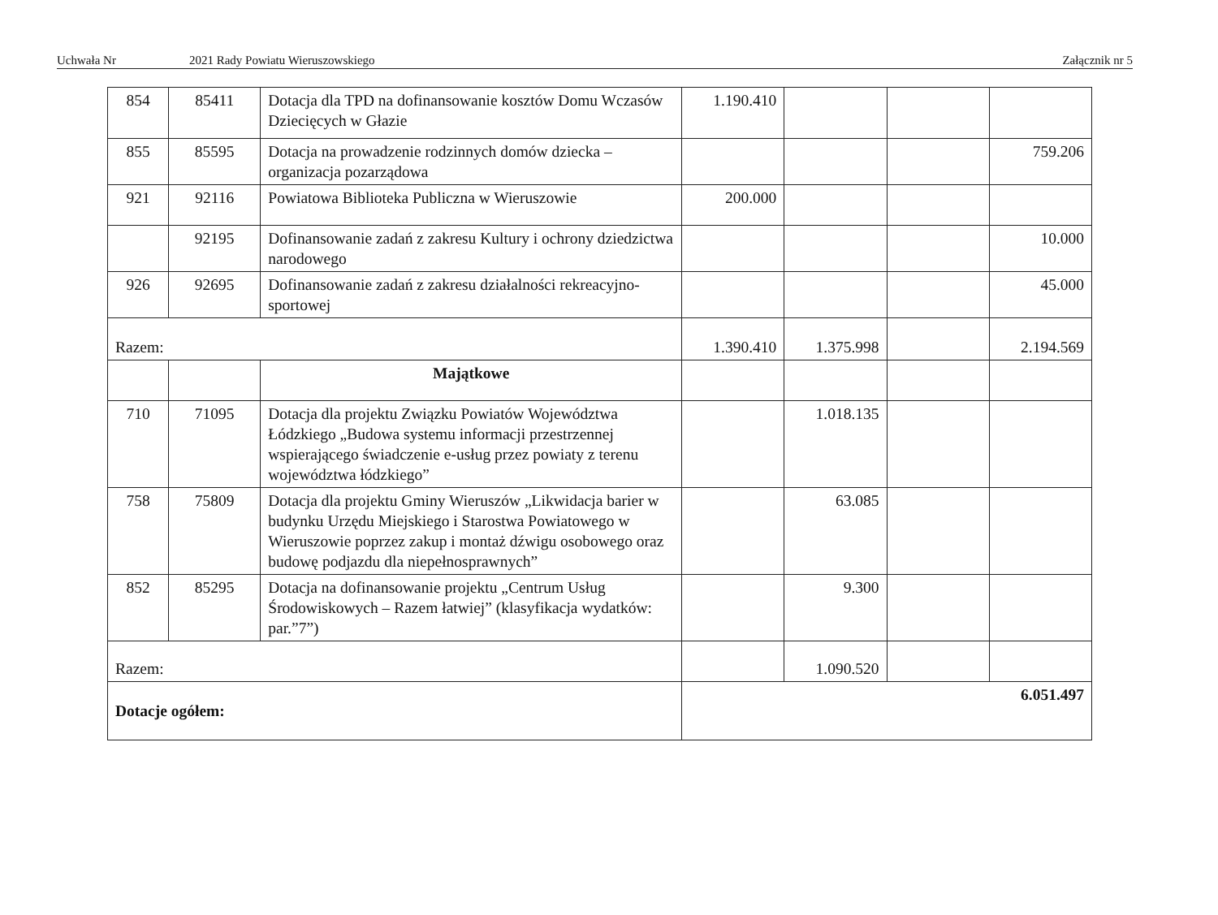Uchwała Nr 2021 Rady Powiatu Wieruszowskiego Załącznik nr 5
| 854 | 85411 | Dotacja dla TPD na dofinansowanie kosztów Domu Wczasów Dziecięcych w Głazie | 1.190.410 | | | |
| 855 | 85595 | Dotacja na prowadzenie rodzinnych domów dziecka – organizacja pozarządowa | | | | 759.206 |
| 921 | 92116 | Powiatowa Biblioteka Publiczna w Wieruszowie | 200.000 | | | |
| | 92195 | Dofinansowanie zadań z zakresu Kultury i ochrony dziedzictwa narodowego | | | | 10.000 |
| 926 | 92695 | Dofinansowanie zadań z zakresu działalności rekreacyjno-sportowej | | | | 45.000 |
| Razem: | | | 1.390.410 | 1.375.998 | | 2.194.569 |
| | | Majątkowe | | | | |
| 710 | 71095 | Dotacja dla projektu Związku Powiatów Województwa Łódzkiego „Budowa systemu informacji przestrzennej wspierającego świadczenie e-usług przez powiaty z terenu województwa łódzkiego” | | 1.018.135 | | |
| 758 | 75809 | Dotacja dla projektu Gminy Wieruszów „Likwidacja barier w budynku Urzędu Miejskiego i Starostwa Powiatowego w Wieruszowie poprzez zakup i montaż dźwigu osobowego oraz budowę podjazdu dla niepełnosprawnych” | | 63.085 | | |
| 852 | 85295 | Dotacja na dofinansowanie projektu „Centrum Usług Środowiskowych – Razem łatwiej” (klasyfikacja wydatków: par.”7”) | | 9.300 | | |
| Razem: | | | | 1.090.520 | | |
| Dotacje ogółem: | | | 6.051.497 | | | |